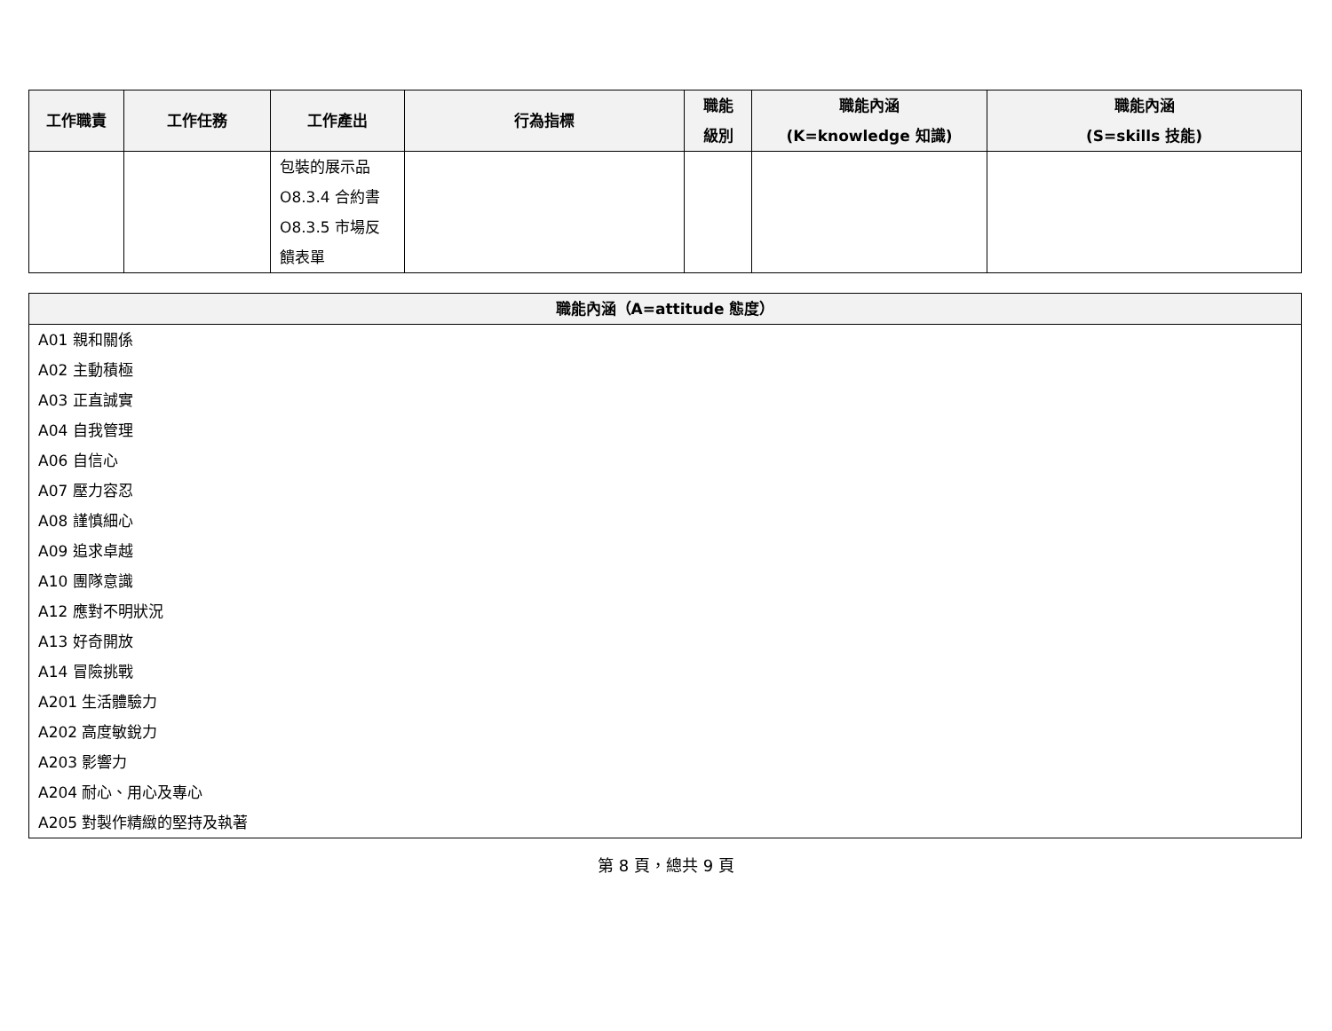| 工作職責 | 工作任務 | 工作產出 | 行為指標 | 職能 級別 | 職能內涵 (K=knowledge 知識) | 職能內涵 (S=skills 技能) |
| --- | --- | --- | --- | --- | --- | --- |
| | | 包裝的展示品 O8.3.4 合約書 O8.3.5 市場反饋表單 | | | | |
| 職能內涵（A=attitude 態度） |
| --- |
| A01 親和關係 A02 主動積極 A03 正直誠實 A04 自我管理 A06 自信心 A07 壓力容忍 A08 謹慎細心 A09 追求卓越 A10 團隊意識 A12 應對不明狀況 A13 好奇開放 A14 冒險挑戰 A201 生活體驗力 A202 高度敏銳力 A203 影響力 A204 耐心、用心及專心 A205 對製作精緻的堅持及執著 |
第 8 頁，總共 9 頁